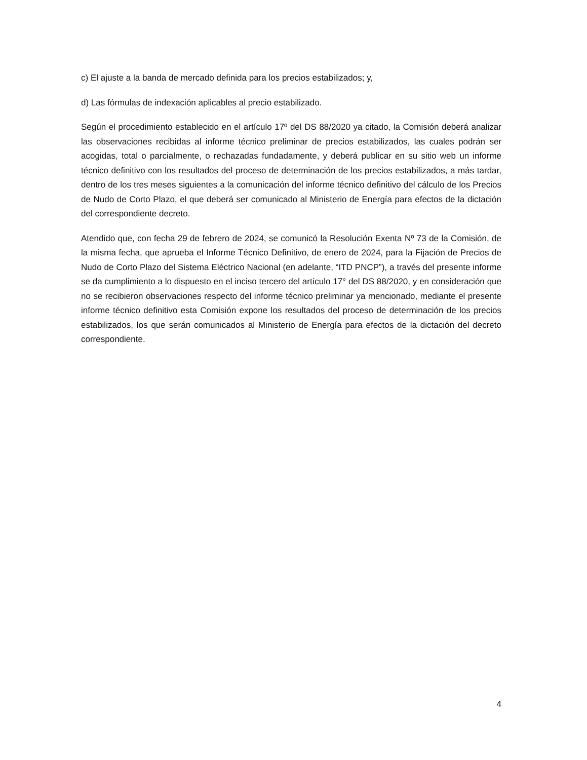c) El ajuste a la banda de mercado definida para los precios estabilizados; y,
d) Las fórmulas de indexación aplicables al precio estabilizado.
Según el procedimiento establecido en el artículo 17º del DS 88/2020 ya citado, la Comisión deberá analizar las observaciones recibidas al informe técnico preliminar de precios estabilizados, las cuales podrán ser acogidas, total o parcialmente, o rechazadas fundadamente, y deberá publicar en su sitio web un informe técnico definitivo con los resultados del proceso de determinación de los precios estabilizados, a más tardar, dentro de los tres meses siguientes a la comunicación del informe técnico definitivo del cálculo de los Precios de Nudo de Corto Plazo, el que deberá ser comunicado al Ministerio de Energía para efectos de la dictación del correspondiente decreto.
Atendido que, con fecha 29 de febrero de 2024, se comunicó la Resolución Exenta Nº 73 de la Comisión, de la misma fecha, que aprueba el Informe Técnico Definitivo, de enero de 2024, para la Fijación de Precios de Nudo de Corto Plazo del Sistema Eléctrico Nacional (en adelante, “ITD PNCP”), a través del presente informe se da cumplimiento a lo dispuesto en el inciso tercero del artículo 17° del DS 88/2020, y en consideración que no se recibieron observaciones respecto del informe técnico preliminar ya mencionado, mediante el presente informe técnico definitivo esta Comisión expone los resultados del proceso de determinación de los precios estabilizados, los que serán comunicados al Ministerio de Energía para efectos de la dictación del decreto correspondiente.
4